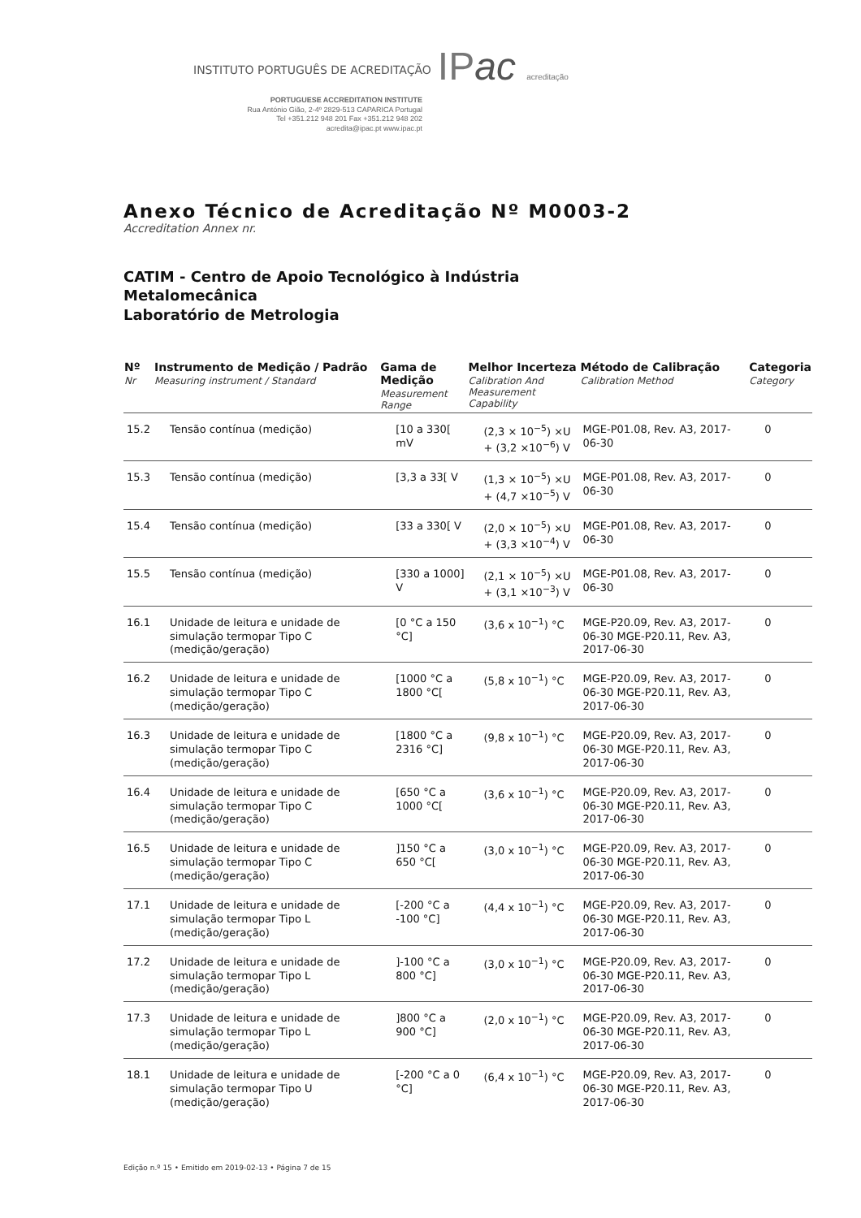INSTITUTO PORTUGUÊS DE ACREDITAÇÃO IPac acreditação
PORTUGUESE ACCREDITATION INSTITUTE
Rua António Gião, 2-4º 2829-513 CAPARICA Portugal
Tel +351.212 948 201 Fax +351.212 948 202
acredita@ipac.pt www.ipac.pt
Anexo Técnico de Acreditação Nº M0003-2
Accreditation Annex nr.
CATIM - Centro de Apoio Tecnológico à Indústria
Metalomecânica
Laboratório de Metrologia
| Nº Nr | Instrumento de Medição / Padrão Measuring instrument / Standard | Gama de Medição Measurement Range | Melhor Incerteza Calibration And Measurement Capability | Método de Calibração Calibration Method | Categoria Category |
| --- | --- | --- | --- | --- | --- |
| 15.2 | Tensão contínua (medição) | [10 a 330[ mV | (2,3 × 10<sup>−5</sup>) ×U + (3,2 ×10<sup>−6</sup>) V | MGE-P01.08, Rev. A3, 2017-06-30 | 0 |
| 15.3 | Tensão contínua (medição) | [3,3 a 33[ V | (1,3 × 10<sup>−5</sup>) ×U + (4,7 ×10<sup>−5</sup>) V | MGE-P01.08, Rev. A3, 2017-06-30 | 0 |
| 15.4 | Tensão contínua (medição) | [33 a 330[ V | (2,0 × 10<sup>−5</sup>) ×U + (3,3 ×10<sup>−4</sup>) V | MGE-P01.08, Rev. A3, 2017-06-30 | 0 |
| 15.5 | Tensão contínua (medição) | [330 a 1000] V | (2,1 × 10<sup>−5</sup>) ×U + (3,1 ×10<sup>−3</sup>) V | MGE-P01.08, Rev. A3, 2017-06-30 | 0 |
| 16.1 | Unidade de leitura e unidade de simulação termopar Tipo C (medição/geração) | [0 °C a 150 °C] | (3,6 x 10<sup>−1</sup>) °C | MGE-P20.09, Rev. A3, 2017-06-30 MGE-P20.11, Rev. A3, 2017-06-30 | 0 |
| 16.2 | Unidade de leitura e unidade de simulação termopar Tipo C (medição/geração) | [1000 °C a 1800 °C[ | (5,8 x 10<sup>−1</sup>) °C | MGE-P20.09, Rev. A3, 2017-06-30 MGE-P20.11, Rev. A3, 2017-06-30 | 0 |
| 16.3 | Unidade de leitura e unidade de simulação termopar Tipo C (medição/geração) | [1800 °C a 2316 °C] | (9,8 x 10<sup>−1</sup>) °C | MGE-P20.09, Rev. A3, 2017-06-30 MGE-P20.11, Rev. A3, 2017-06-30 | 0 |
| 16.4 | Unidade de leitura e unidade de simulação termopar Tipo C (medição/geração) | [650 °C a 1000 °C[ | (3,6 x 10<sup>−1</sup>) °C | MGE-P20.09, Rev. A3, 2017-06-30 MGE-P20.11, Rev. A3, 2017-06-30 | 0 |
| 16.5 | Unidade de leitura e unidade de simulação termopar Tipo C (medição/geração) | ]150 °C a 650 °C[ | (3,0 x 10<sup>−1</sup>) °C | MGE-P20.09, Rev. A3, 2017-06-30 MGE-P20.11, Rev. A3, 2017-06-30 | 0 |
| 17.1 | Unidade de leitura e unidade de simulação termopar Tipo L (medição/geração) | [-200 °C a -100 °C] | (4,4 x 10<sup>−1</sup>) °C | MGE-P20.09, Rev. A3, 2017-06-30 MGE-P20.11, Rev. A3, 2017-06-30 | 0 |
| 17.2 | Unidade de leitura e unidade de simulação termopar Tipo L (medição/geração) | ]-100 °C a 800 °C] | (3,0 x 10<sup>−1</sup>) °C | MGE-P20.09, Rev. A3, 2017-06-30 MGE-P20.11, Rev. A3, 2017-06-30 | 0 |
| 17.3 | Unidade de leitura e unidade de simulação termopar Tipo L (medição/geração) | ]800 °C a 900 °C] | (2,0 x 10<sup>−1</sup>) °C | MGE-P20.09, Rev. A3, 2017-06-30 MGE-P20.11, Rev. A3, 2017-06-30 | 0 |
| 18.1 | Unidade de leitura e unidade de simulação termopar Tipo U (medição/geração) | [-200 °C a 0 °C] | (6,4 x 10<sup>−1</sup>) °C | MGE-P20.09, Rev. A3, 2017-06-30 MGE-P20.11, Rev. A3, 2017-06-30 | 0 |
Edição n.º 15 • Emitido em 2019-02-13 • Página 7 de 15